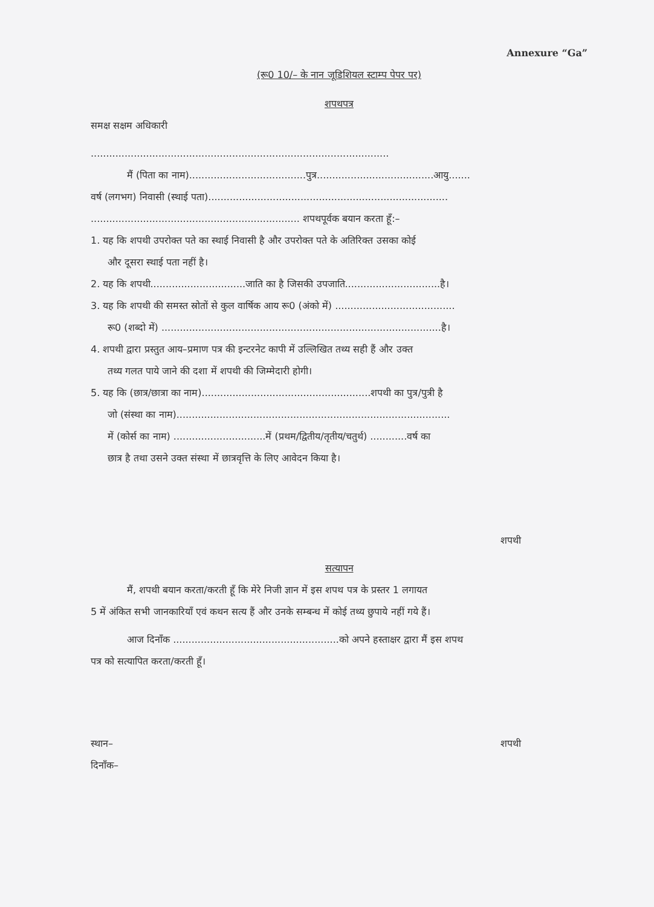Annexure “Ga”
(रू0 10/– के नान जूडिशियल स्टाम्प पेपर पर)
शपथपत्र
समक्ष सक्षम अधिकारी
.................................................................................................
मैं (पिता का नाम)......................................पुत्र......................................आयु.......
वर्ष (लगभग) निवासी (स्थाई पता)..............................................................................
.................................................................... शपथपूर्वक बयान करता हूँ:–
1. यह कि शपथी उपरोक्त पते का स्थाई निवासी है और उपरोक्त पते के अतिरिक्त उसका कोई
और दूसरा स्थाई पता नहीं है।
2. यह कि शपथी...............................जाति का है जिसकी उपजाति...............................है।
3. यह कि शपथी की समस्त स्रोतों से कुल वार्षिक आय रू0 (अंको में) .......................................
रू0 (शब्दो में) ...........................................................................................है।
4. शपथी द्वारा प्रस्तुत आय–प्रमाण पत्र की इन्टरनेट कापी में उल्लिखित तथ्य सही हैं और उक्त
तथ्य गलत पाये जाने की दशा में शपथी की जिम्मेदारी होगी।
5. यह कि (छात्र/छात्रा का नाम).......................................................शपथी का पुत्र/पुत्री है
जो (संस्था का नाम).........................................................................................
में (कोर्स का नाम) ..............................में (प्रथम/द्वितीय/तृतीय/चतुर्थ) ............वर्ष का
छात्र है तथा उसने उक्त संस्था में छात्रवृत्ति के लिए आवेदन किया है।
शपथी
सत्यापन
मैं, शपथी बयान करता/करती हूँ कि मेरे निजी ज्ञान में इस शपथ पत्र के प्रस्तर 1 लगायत
5 में अंकित सभी जानकारियाँ एवं कथन सत्य हैं और उनके सम्बन्ध में कोई तथ्य छुपाये नहीं गये हैं।
आज दिनाँक ......................................................को अपने हस्ताक्षर द्वारा मैं इस शपथ
पत्र को सत्यापित करता/करती हूँ।
स्थान– शपथी
दिनाँक–